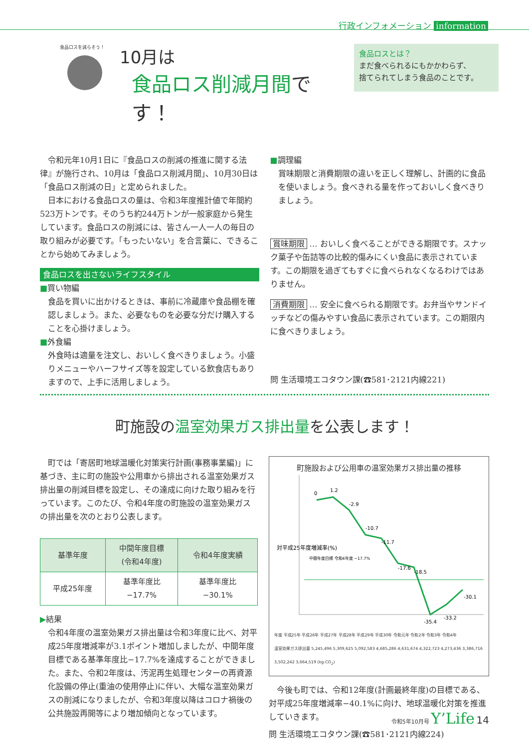行政インフォメーション information
食品ロスを減らそう！
10月は
食品ロス削減月間です！
食品ロスとは？
まだ食べられるにもかかわらず、
捨てられてしまう食品のことです。
　令和元年10月1日に『食品ロスの削減の推進に関する法律』が施行され、10月は「食品ロス削減月間」、10月30日は「食品ロス削減の日」と定められました。
　日本における食品ロスの量は、令和3年度推計値で年間約523万トンです。そのうち約244万トンが一般家庭から発生しています。食品ロスの削減には、皆さん一人一人の毎日の取り組みが必要です。「もったいない」を合言葉に、できることから始めてみましょう。
食品ロスを出さないライフスタイル
■買い物編
食品を買いに出かけるときは、事前に冷蔵庫や食品棚を確認しましょう。また、必要なものを必要な分だけ購入することを心掛けましょう。
■外食編
外食時は適量を注文し、おいしく食べきりましょう。小盛りメニューやハーフサイズ等を設定している飲食店もありますので、上手に活用しましょう。
■調理編
賞味期限と消費期限の違いを正しく理解し、計画的に食品を使いましょう。食べきれる量を作っておいしく食べきりましょう。
賞味期限 … おいしく食べることができる期限です。スナック菓子や缶詰等の比較的傷みにくい食品に表示されています。この期限を過ぎてもすぐに食べられなくなるわけではありません。
消費期限 … 安全に食べられる期限です。お弁当やサンドイッチなどの傷みやすい食品に表示されています。この期限内に食べきりましょう。
問 生活環境エコタウン課(☎581･2121内線221)
町施設の温室効果ガス排出量を公表します！
　町では「寄居町地球温暖化対策実行計画(事務事業編)」に基づき、主に町の施設や公用車から排出される温室効果ガス排出量の削減目標を設定し、その達成に向けた取り組みを行っています。このたび、令和4年度の町施設の温室効果ガスの排出量を次のとおり公表します。
| 基準年度 | 中間年度目標 (令和4年度) | 令和4年度実績 |
| --- | --- | --- |
| 平成25年度 | 基準年度比 −17.7% | 基準年度比 −30.1% |
▶結果
令和4年度の温室効果ガス排出量は令和3年度に比べ、対平成25年度増減率が3.1ポイント増加しましたが、中間年度目標である基準年度比−17.7%を達成することができました。また、令和2年度は、汚泥再生処理センターの再資源化設備の停止(重油の使用停止)に伴い、大幅な温室効果ガスの削減になりましたが、令和3年度以降はコロナ禍後の公共施設再開等により増加傾向となっています。
町施設および公用車の温室効果ガス排出量の推移
対平成25年度増減率(%)
0
1.2
-2.9
-10.7
-11.7
-17.6
-18.5
-35.4
-33.2
-30.1
中間年度目標 令和4年度 −17.7%
年度 平成25年 平成26年 平成27年 平成28年 平成29年 平成30年 令和元年 令和2年 令和3年 令和4年
温室効果ガス排出量 5,245,496 5,309,625 5,092,583 4,685,286 4,631,674 4,322,723 4,273,436 3,386,716 3,502,242 3,664,519 (kg-CO<sub>2</sub>)
　今後も町では、令和12年度(計画最終年度)の目標である、対平成25年度増減率−40.1%に向け、地球温暖化対策を推進していきます。
問 生活環境エコタウン課(☎581･2121内線224)
令和5年10月号 Y’Life 14